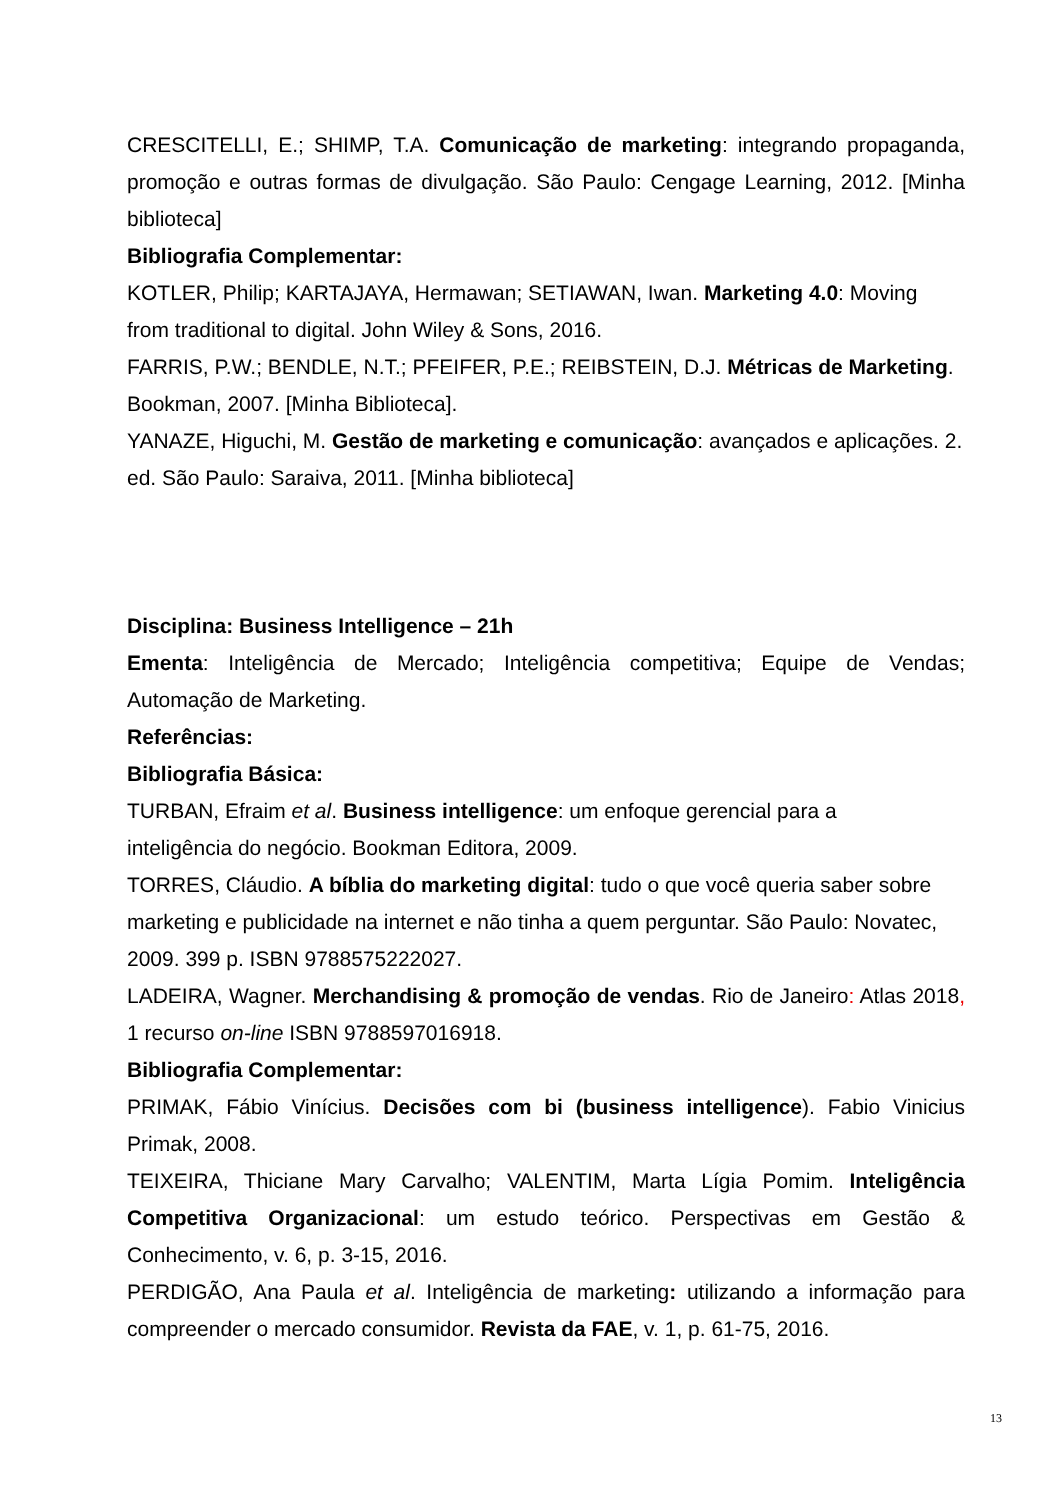CRESCITELLI, E.; SHIMP, T.A. Comunicação de marketing: integrando propaganda, promoção e outras formas de divulgação. São Paulo: Cengage Learning, 2012. [Minha biblioteca]
Bibliografia Complementar:
KOTLER, Philip; KARTAJAYA, Hermawan; SETIAWAN, Iwan. Marketing 4.0: Moving from traditional to digital. John Wiley & Sons, 2016.
FARRIS, P.W.; BENDLE, N.T.; PFEIFER, P.E.; REIBSTEIN, D.J. Métricas de Marketing. Bookman, 2007. [Minha Biblioteca].
YANAZE, Higuchi, M. Gestão de marketing e comunicação: avançados e aplicações. 2. ed. São Paulo: Saraiva, 2011. [Minha biblioteca]
Disciplina: Business Intelligence – 21h
Ementa: Inteligência de Mercado; Inteligência competitiva; Equipe de Vendas; Automação de Marketing.
Referências:
Bibliografia Básica:
TURBAN, Efraim et al. Business intelligence: um enfoque gerencial para a
inteligência do negócio. Bookman Editora, 2009.
TORRES, Cláudio. A bíblia do marketing digital: tudo o que você queria saber sobre marketing e publicidade na internet e não tinha a quem perguntar. São Paulo: Novatec, 2009. 399 p. ISBN 9788575222027.
LADEIRA, Wagner. Merchandising & promoção de vendas. Rio de Janeiro: Atlas 2018, 1 recurso on-line ISBN 9788597016918.
Bibliografia Complementar:
PRIMAK, Fábio Vinícius. Decisões com bi (business intelligence). Fabio Vinicius Primak, 2008.
TEIXEIRA, Thiciane Mary Carvalho; VALENTIM, Marta Lígia Pomim. Inteligência Competitiva Organizacional: um estudo teórico. Perspectivas em Gestão & Conhecimento, v. 6, p. 3-15, 2016.
PERDIGÃO, Ana Paula et al. Inteligência de marketing: utilizando a informação para compreender o mercado consumidor. Revista da FAE, v. 1, p. 61-75, 2016.
13